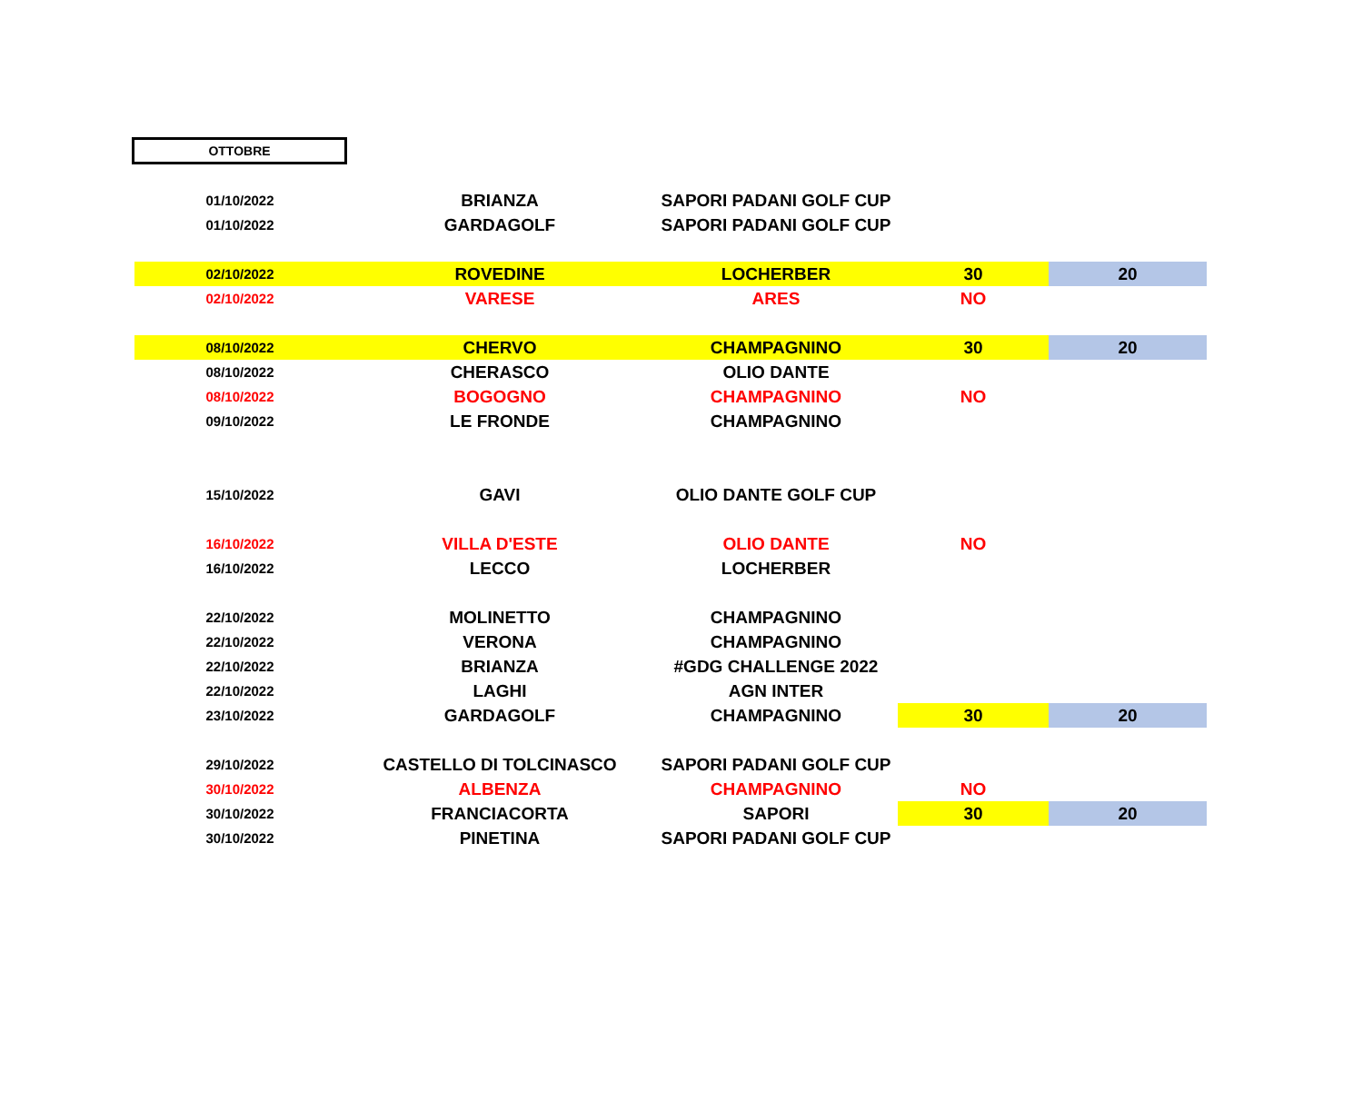OTTOBRE
| 01/10/2022 | BRIANZA | SAPORI PADANI GOLF CUP | | |
| 01/10/2022 | GARDAGOLF | SAPORI PADANI GOLF CUP | | |
| 02/10/2022 | ROVEDINE | LOCHERBER | 30 | 20 |
| 02/10/2022 | VARESE | ARES | NO | |
| 08/10/2022 | CHERVO | CHAMPAGNINO | 30 | 20 |
| 08/10/2022 | CHERASCO | OLIO DANTE | | |
| 08/10/2022 | BOGOGNO | CHAMPAGNINO | NO | |
| 09/10/2022 | LE FRONDE | CHAMPAGNINO | | |
| 15/10/2022 | GAVI | OLIO DANTE GOLF CUP | | |
| 16/10/2022 | VILLA D'ESTE | OLIO DANTE | NO | |
| 16/10/2022 | LECCO | LOCHERBER | | |
| 22/10/2022 | MOLINETTO | CHAMPAGNINO | | |
| 22/10/2022 | VERONA | CHAMPAGNINO | | |
| 22/10/2022 | BRIANZA | #GDG CHALLENGE 2022 | | |
| 22/10/2022 | LAGHI | AGN INTER | | |
| 23/10/2022 | GARDAGOLF | CHAMPAGNINO | 30 | 20 |
| 29/10/2022 | CASTELLO DI TOLCINASCO | SAPORI PADANI GOLF CUP | | |
| 30/10/2022 | ALBENZA | CHAMPAGNINO | NO | |
| 30/10/2022 | FRANCIACORTA | SAPORI | 30 | 20 |
| 30/10/2022 | PINETINA | SAPORI PADANI GOLF CUP | | |